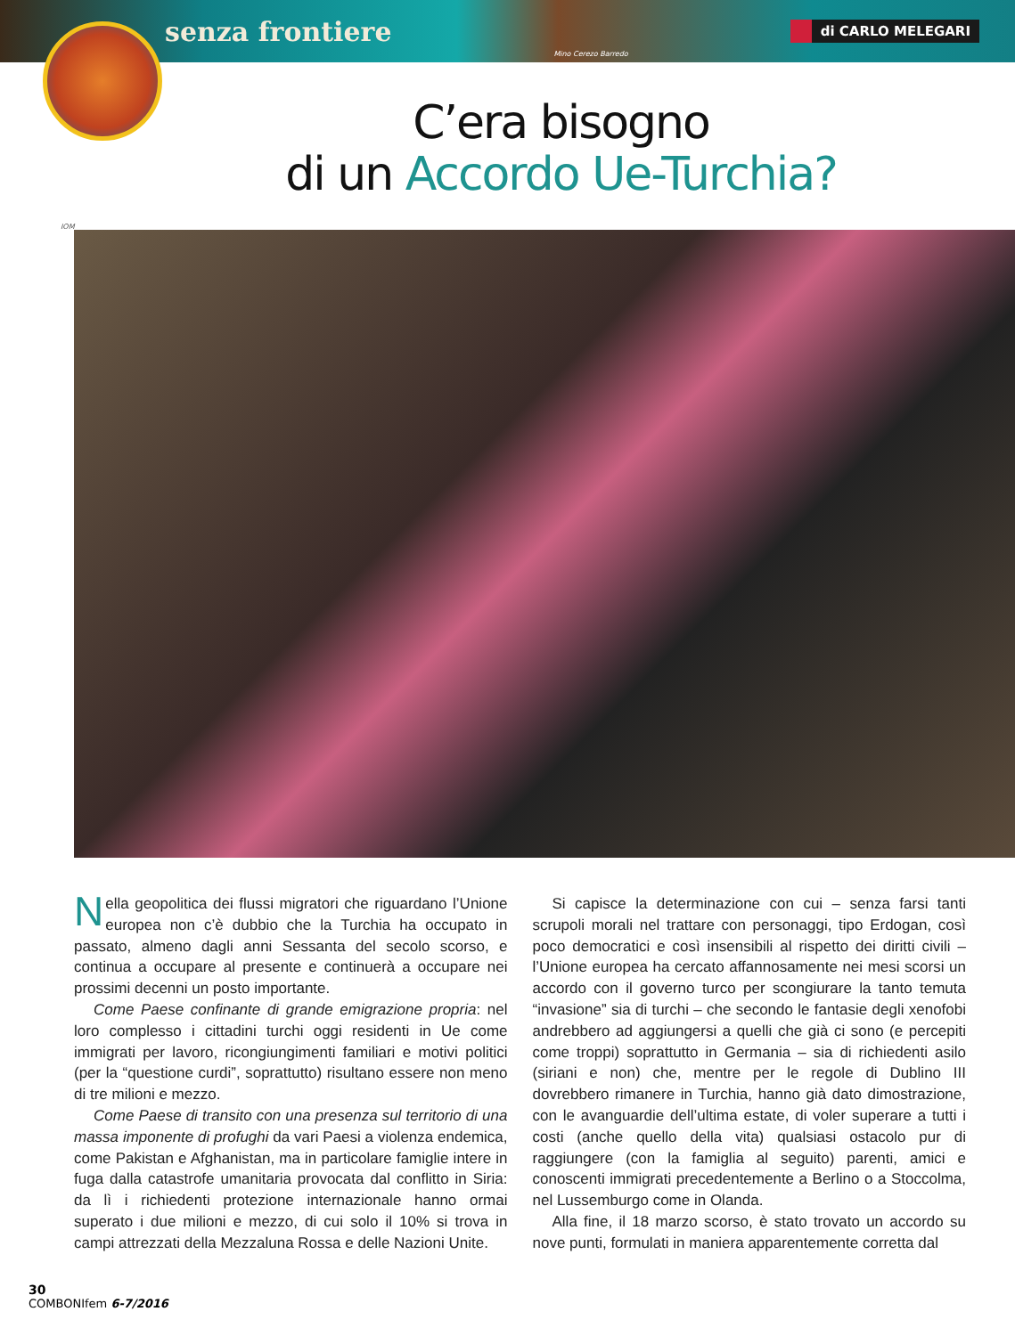senza frontiere Mino Cerezo Barredo di CARLO MELEGARI
C’era bisogno
di un Accordo Ue-Turchia?
IOM
Nella geopolitica dei flussi migratori che riguardano l’Unione europea non c’è dubbio che la Turchia ha occupato in passato, almeno dagli anni Sessanta del secolo scorso, e continua a occupare al presente e continuerà a occupare nei prossimi decenni un posto importante.
Come Paese confinante di grande emigrazione propria: nel loro complesso i cittadini turchi oggi residenti in Ue come immigrati per lavoro, ricongiungimenti familiari e motivi politici (per la “questione curdi”, soprattutto) risultano essere non meno di tre milioni e mezzo.
Come Paese di transito con una presenza sul territorio di una massa imponente di profughi da vari Paesi a violenza endemica, come Pakistan e Afghanistan, ma in particolare famiglie intere in fuga dalla catastrofe umanitaria provocata dal conflitto in Siria: da lì i richiedenti protezione internazionale hanno ormai superato i due milioni e mezzo, di cui solo il 10% si trova in campi attrezzati della Mezzaluna Rossa e delle Nazioni Unite.
Si capisce la determinazione con cui – senza farsi tanti scrupoli morali nel trattare con personaggi, tipo Erdogan, così poco democratici e così insensibili al rispetto dei diritti civili – l’Unione europea ha cercato affannosamente nei mesi scorsi un accordo con il governo turco per scongiurare la tanto temuta “invasione” sia di turchi – che secondo le fantasie degli xenofobi andrebbero ad aggiungersi a quelli che già ci sono (e percepiti come troppi) soprattutto in Germania – sia di richiedenti asilo (siriani e non) che, mentre per le regole di Dublino III dovrebbero rimanere in Turchia, hanno già dato dimostrazione, con le avanguardie dell’ultima estate, di voler superare a tutti i costi (anche quello della vita) qualsiasi ostacolo pur di raggiungere (con la famiglia al seguito) parenti, amici e conoscenti immigrati precedentemente a Berlino o a Stoccolma, nel Lussemburgo come in Olanda.
Alla fine, il 18 marzo scorso, è stato trovato un accordo su nove punti, formulati in maniera apparentemente corretta dal
30
COMBONIfem 6-7/2016